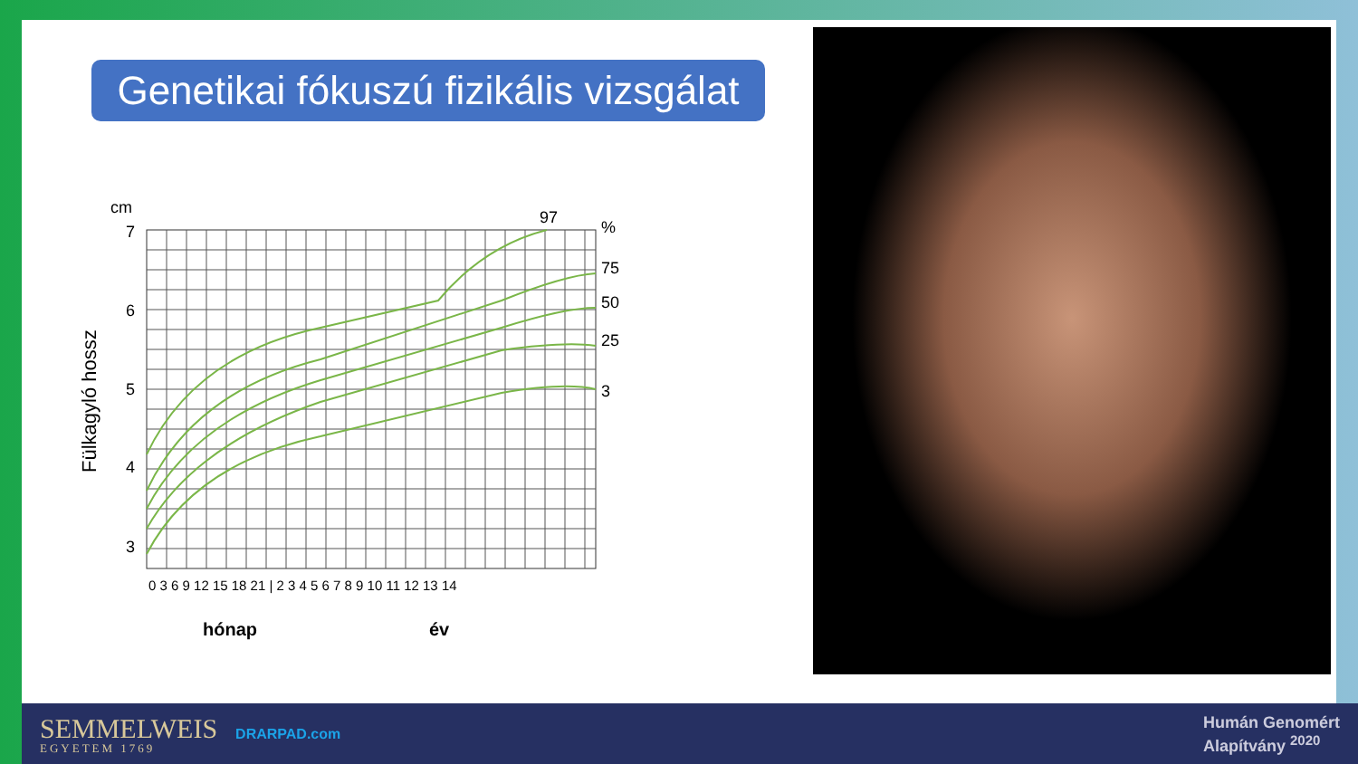Genetikai fókuszú fizikális vizsgálat
cm
7
6
5
4
3
97
%
75
50
25
3
Fülkagyló hossz
0 3 6 9 12 15 18 21 | 2 3 4 5 6 7 8 9 10 11 12 13 14
hónap
év
SEMMELWEIS
EGYETEM 1769
DRARPAD.com
Humán Genomért
Alapítvány <sup>2020</sup>